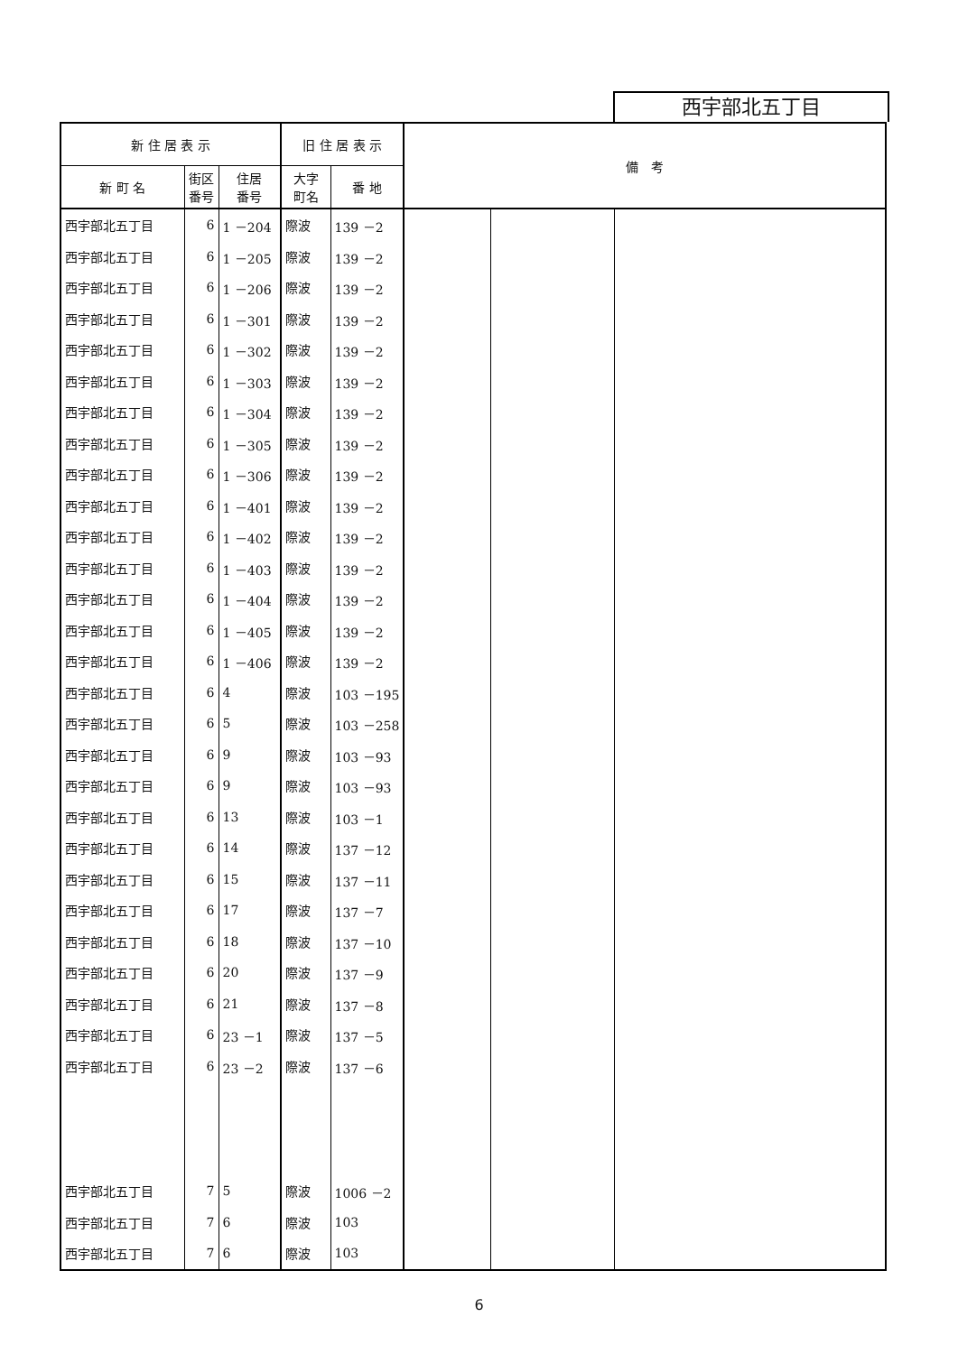西宇部北五丁目
| 新 住 居 表 示 | | | 旧 住 居 表 示 | | 備 考 | | |
| --- | --- | --- | --- | --- | --- | --- | --- |
| 新 町 名 | 街区 番号 | 住居 番号 | 大字 町名 | 番 地 | | | |
| 西宇部北五丁目 | 6 | 1 －204 | 際波 | 139 －2 | | | |
| 西宇部北五丁目 | 6 | 1 －205 | 際波 | 139 －2 | | | |
| 西宇部北五丁目 | 6 | 1 －206 | 際波 | 139 －2 | | | |
| 西宇部北五丁目 | 6 | 1 －301 | 際波 | 139 －2 | | | |
| 西宇部北五丁目 | 6 | 1 －302 | 際波 | 139 －2 | | | |
| 西宇部北五丁目 | 6 | 1 －303 | 際波 | 139 －2 | | | |
| 西宇部北五丁目 | 6 | 1 －304 | 際波 | 139 －2 | | | |
| 西宇部北五丁目 | 6 | 1 －305 | 際波 | 139 －2 | | | |
| 西宇部北五丁目 | 6 | 1 －306 | 際波 | 139 －2 | | | |
| 西宇部北五丁目 | 6 | 1 －401 | 際波 | 139 －2 | | | |
| 西宇部北五丁目 | 6 | 1 －402 | 際波 | 139 －2 | | | |
| 西宇部北五丁目 | 6 | 1 －403 | 際波 | 139 －2 | | | |
| 西宇部北五丁目 | 6 | 1 －404 | 際波 | 139 －2 | | | |
| 西宇部北五丁目 | 6 | 1 －405 | 際波 | 139 －2 | | | |
| 西宇部北五丁目 | 6 | 1 －406 | 際波 | 139 －2 | | | |
| 西宇部北五丁目 | 6 | 4 | 際波 | 103 －195 | | | |
| 西宇部北五丁目 | 6 | 5 | 際波 | 103 －258 | | | |
| 西宇部北五丁目 | 6 | 9 | 際波 | 103 －93 | | | |
| 西宇部北五丁目 | 6 | 9 | 際波 | 103 －93 | | | |
| 西宇部北五丁目 | 6 | 13 | 際波 | 103 －1 | | | |
| 西宇部北五丁目 | 6 | 14 | 際波 | 137 －12 | | | |
| 西宇部北五丁目 | 6 | 15 | 際波 | 137 －11 | | | |
| 西宇部北五丁目 | 6 | 17 | 際波 | 137 －7 | | | |
| 西宇部北五丁目 | 6 | 18 | 際波 | 137 －10 | | | |
| 西宇部北五丁目 | 6 | 20 | 際波 | 137 －9 | | | |
| 西宇部北五丁目 | 6 | 21 | 際波 | 137 －8 | | | |
| 西宇部北五丁目 | 6 | 23 －1 | 際波 | 137 －5 | | | |
| 西宇部北五丁目 | 6 | 23 －2 | 際波 | 137 －6 | | | |
| 西宇部北五丁目 | 7 | 5 | 際波 | 1006 －2 | | | |
| 西宇部北五丁目 | 7 | 6 | 際波 | 103 | | | |
| 西宇部北五丁目 | 7 | 6 | 際波 | 103 | | | |
6